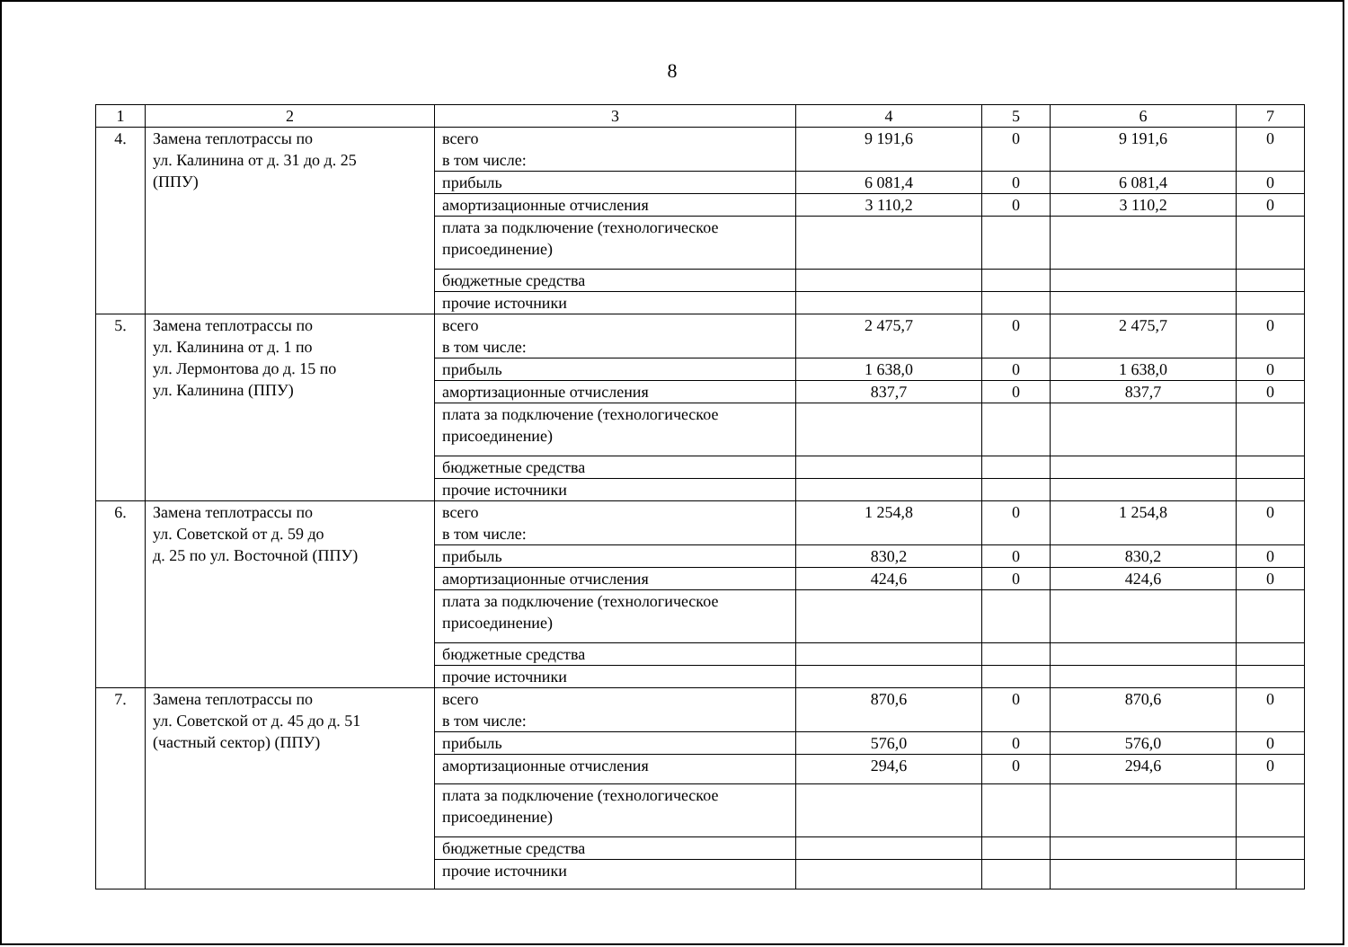8
| 1 | 2 | 3 | 4 | 5 | 6 | 7 |
| --- | --- | --- | --- | --- | --- | --- |
| 4. | Замена теплотрассы по ул. Калинина от д. 31 до д. 25 (ППУ) | всего в том числе: | 9 191,6 | 0 | 9 191,6 | 0 |
| | | прибыль | 6 081,4 | 0 | 6 081,4 | 0 |
| | | амортизационные отчисления | 3 110,2 | 0 | 3 110,2 | 0 |
| | | плата за подключение (технологическое присоединение) | | | | |
| | | бюджетные средства | | | | |
| | | прочие источники | | | | |
| 5. | Замена теплотрассы по ул. Калинина от д. 1 по ул. Лермонтова до д. 15 по ул. Калинина (ППУ) | всего в том числе: | 2 475,7 | 0 | 2 475,7 | 0 |
| | | прибыль | 1 638,0 | 0 | 1 638,0 | 0 |
| | | амортизационные отчисления | 837,7 | 0 | 837,7 | 0 |
| | | плата за подключение (технологическое присоединение) | | | | |
| | | бюджетные средства | | | | |
| | | прочие источники | | | | |
| 6. | Замена теплотрассы по ул. Советской от д. 59 до д. 25 по ул. Восточной (ППУ) | всего в том числе: | 1 254,8 | 0 | 1 254,8 | 0 |
| | | прибыль | 830,2 | 0 | 830,2 | 0 |
| | | амортизационные отчисления | 424,6 | 0 | 424,6 | 0 |
| | | плата за подключение (технологическое присоединение) | | | | |
| | | бюджетные средства | | | | |
| | | прочие источники | | | | |
| 7. | Замена теплотрассы по ул. Советской от д. 45 до д. 51 (частный сектор) (ППУ) | всего в том числе: | 870,6 | 0 | 870,6 | 0 |
| | | прибыль | 576,0 | 0 | 576,0 | 0 |
| | | амортизационные отчисления | 294,6 | 0 | 294,6 | 0 |
| | | плата за подключение (технологическое присоединение) | | | | |
| | | бюджетные средства | | | | |
| | | прочие источники | | | | |